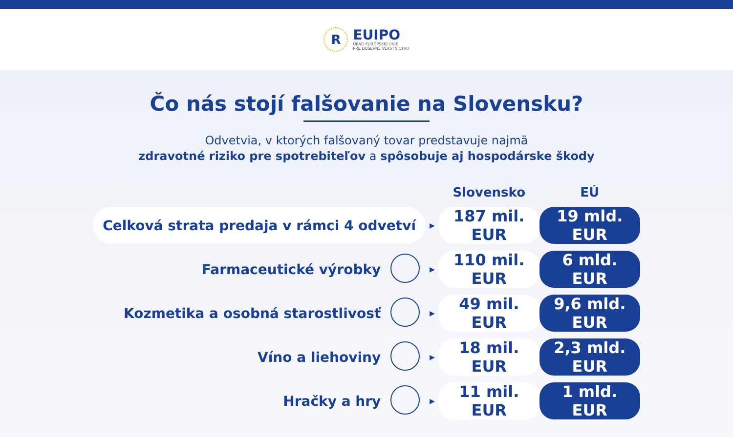R
EUIPO
ÚRAD EURÓPSKEJ ÚNIE
PRE DUŠEVNÉ VLASTNÍCTVO
Čo nás stojí falšovanie na Slovensku?
Odvetvia, v ktorých falšovaný tovar predstavuje najmä
zdravotné riziko pre spotrebiteľov a spôsobuje aj hospodárske škody
| | | | Slovensko | EÚ |
| --- | --- | --- | --- | --- |
| Celková strata predaja v rámci 4 odvetví | | ▶ | 187 mil. EUR | 19 mld. EUR |
| Farmaceutické výrobky | | ▶ | 110 mil. EUR | 6 mld. EUR |
| Kozmetika a osobná starostlivosť | | ▶ | 49 mil. EUR | 9,6 mld. EUR |
| Víno a liehoviny | | ▶ | 18 mil. EUR | 2,3 mld. EUR |
| Hračky a hry | | ▶ | 11 mil. EUR | 1 mld. EUR |